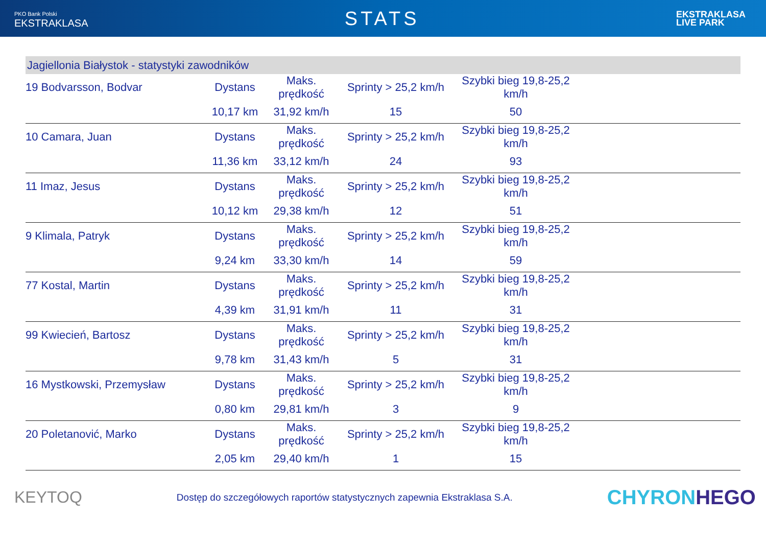PKO Bank Polski
EKSTRAKLASA
STATS
EKSTRAKLASA
LIVE PARK
Jagiellonia Białystok - statystyki zawodników
| 19 Bodvarsson, Bodvar | Dystans | Maks. prędkość | Sprinty > 25,2 km/h | Szybki bieg 19,8-25,2 km/h | |
| | 10,17 km | 31,92 km/h | 15 | 50 | |
| 10 Camara, Juan | Dystans | Maks. prędkość | Sprinty > 25,2 km/h | Szybki bieg 19,8-25,2 km/h | |
| | 11,36 km | 33,12 km/h | 24 | 93 | |
| 11 Imaz, Jesus | Dystans | Maks. prędkość | Sprinty > 25,2 km/h | Szybki bieg 19,8-25,2 km/h | |
| | 10,12 km | 29,38 km/h | 12 | 51 | |
| 9 Klimala, Patryk | Dystans | Maks. prędkość | Sprinty > 25,2 km/h | Szybki bieg 19,8-25,2 km/h | |
| | 9,24 km | 33,30 km/h | 14 | 59 | |
| 77 Kostal, Martin | Dystans | Maks. prędkość | Sprinty > 25,2 km/h | Szybki bieg 19,8-25,2 km/h | |
| | 4,39 km | 31,91 km/h | 11 | 31 | |
| 99 Kwiecień, Bartosz | Dystans | Maks. prędkość | Sprinty > 25,2 km/h | Szybki bieg 19,8-25,2 km/h | |
| | 9,78 km | 31,43 km/h | 5 | 31 | |
| 16 Mystkowski, Przemysław | Dystans | Maks. prędkość | Sprinty > 25,2 km/h | Szybki bieg 19,8-25,2 km/h | |
| | 0,80 km | 29,81 km/h | 3 | 9 | |
| 20 Poletanović, Marko | Dystans | Maks. prędkość | Sprinty > 25,2 km/h | Szybki bieg 19,8-25,2 km/h | |
| | 2,05 km | 29,40 km/h | 1 | 15 | |
KEYTOQ
Dostęp do szczegółowych raportów statystycznych zapewnia Ekstraklasa S.A.
CHYRONHEGO